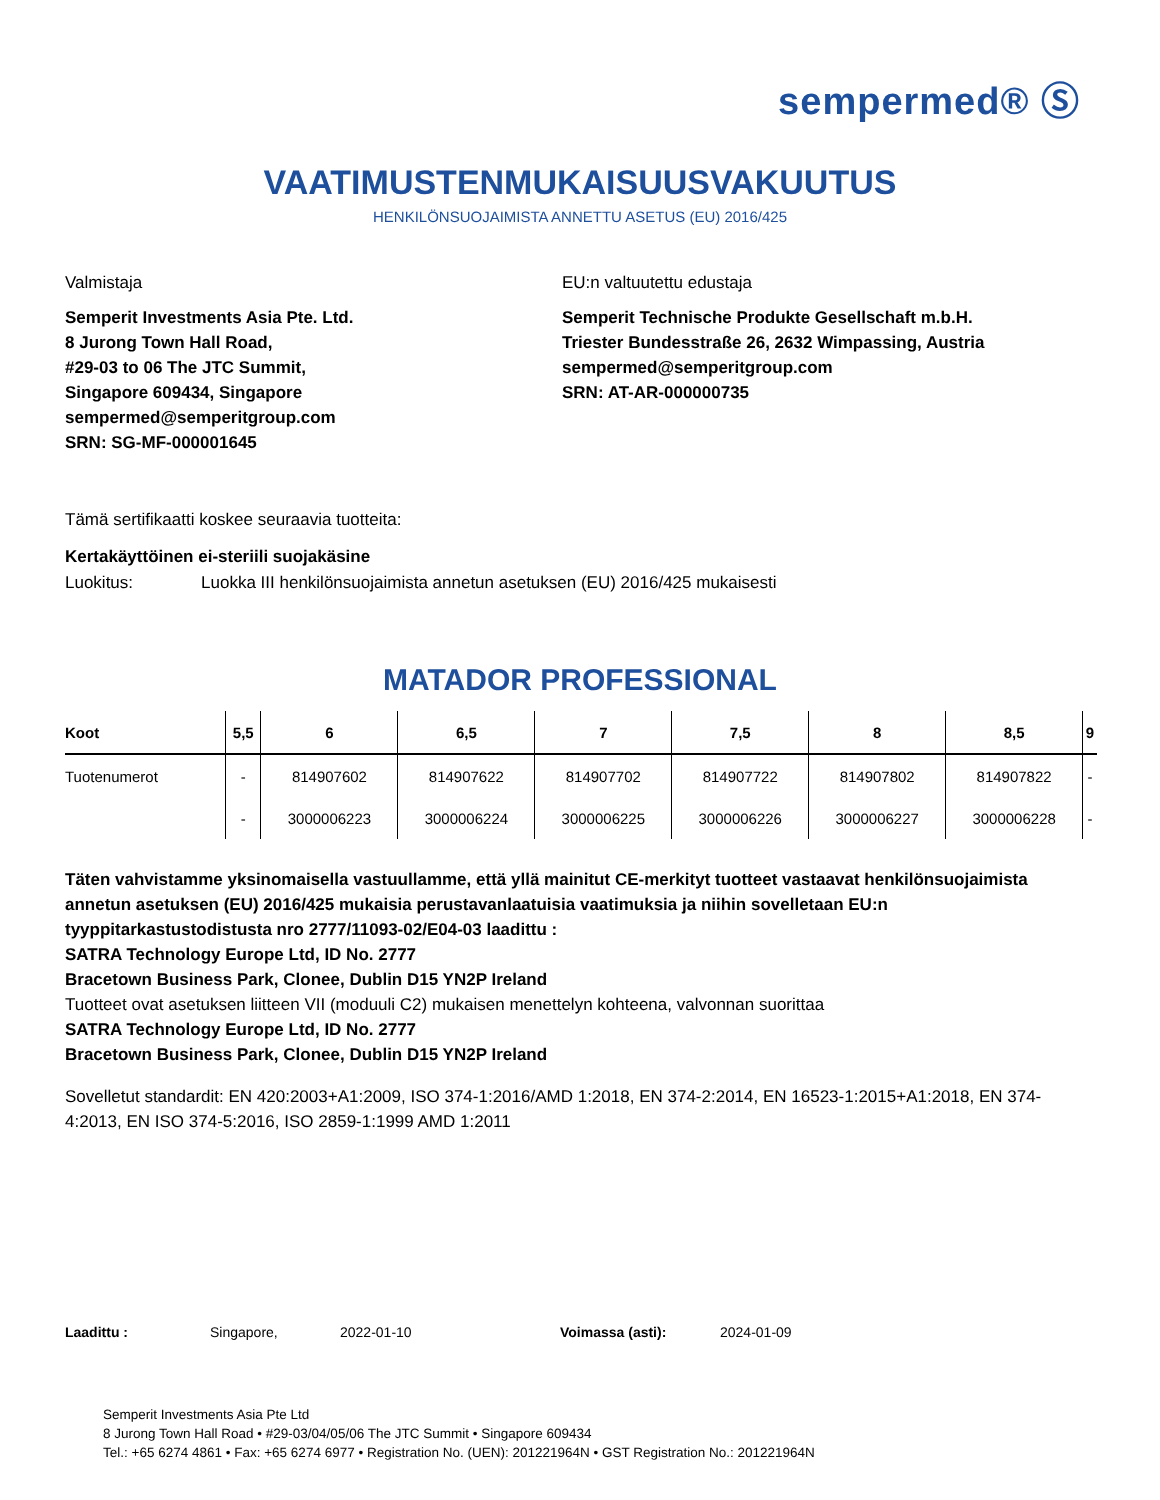sempermed® Ⓢ
VAATIMUSTENMUKAISUUSVAKUUTUS
HENKILÖNSUOJAIMISTA ANNETTU ASETUS (EU) 2016/425
Valmistaja
Semperit Investments Asia Pte. Ltd.
8 Jurong Town Hall Road,
#29-03 to 06 The JTC Summit,
Singapore 609434, Singapore
sempermed@semperitgroup.com
SRN: SG-MF-000001645
EU:n valtuutettu edustaja
Semperit Technische Produkte Gesellschaft m.b.H.
Triester Bundesstraße 26, 2632 Wimpassing, Austria
sempermed@semperitgroup.com
SRN: AT-AR-000000735
Tämä sertifikaatti koskee seuraavia tuotteita:
Kertakäyttöinen ei-steriili suojakäsine
Luokitus: Luokka III henkilönsuojaimista annetun asetuksen (EU) 2016/425 mukaisesti
MATADOR PROFESSIONAL
| Koot | 5,5 | 6 | 6,5 | 7 | 7,5 | 8 | 8,5 | 9 |
| --- | --- | --- | --- | --- | --- | --- | --- | --- |
| Tuotenumerot | - | 814907602 | 814907622 | 814907702 | 814907722 | 814907802 | 814907822 | - |
| | - | 3000006223 | 3000006224 | 3000006225 | 3000006226 | 3000006227 | 3000006228 | - |
Täten vahvistamme yksinomaisella vastuullamme, että yllä mainitut CE-merkityt tuotteet vastaavat henkilönsuojaimista annetun asetuksen (EU) 2016/425 mukaisia perustavanlaatuisia vaatimuksia ja niihin sovelletaan EU:n tyyppitarkastustodistusta nro 2777/11093-02/E04-03 laadittu :
SATRA Technology Europe Ltd, ID No. 2777
Bracetown Business Park, Clonee, Dublin D15 YN2P Ireland
Tuotteet ovat asetuksen liitteen VII (moduuli C2) mukaisen menettelyn kohteena, valvonnan suorittaa
SATRA Technology Europe Ltd, ID No. 2777
Bracetown Business Park, Clonee, Dublin D15 YN2P Ireland
Sovelletut standardit: EN 420:2003+A1:2009, ISO 374-1:2016/AMD 1:2018, EN 374-2:2014, EN 16523-1:2015+A1:2018, EN 374-4:2013, EN ISO 374-5:2016, ISO 2859-1:1999 AMD 1:2011
Laadittu : Singapore, 2022-01-10 Voimassa (asti): 2024-01-09
Semperit Investments Asia Pte Ltd
8 Jurong Town Hall Road • #29-03/04/05/06 The JTC Summit • Singapore 609434
Tel.: +65 6274 4861 • Fax: +65 6274 6977 • Registration No. (UEN): 201221964N • GST Registration No.: 201221964N